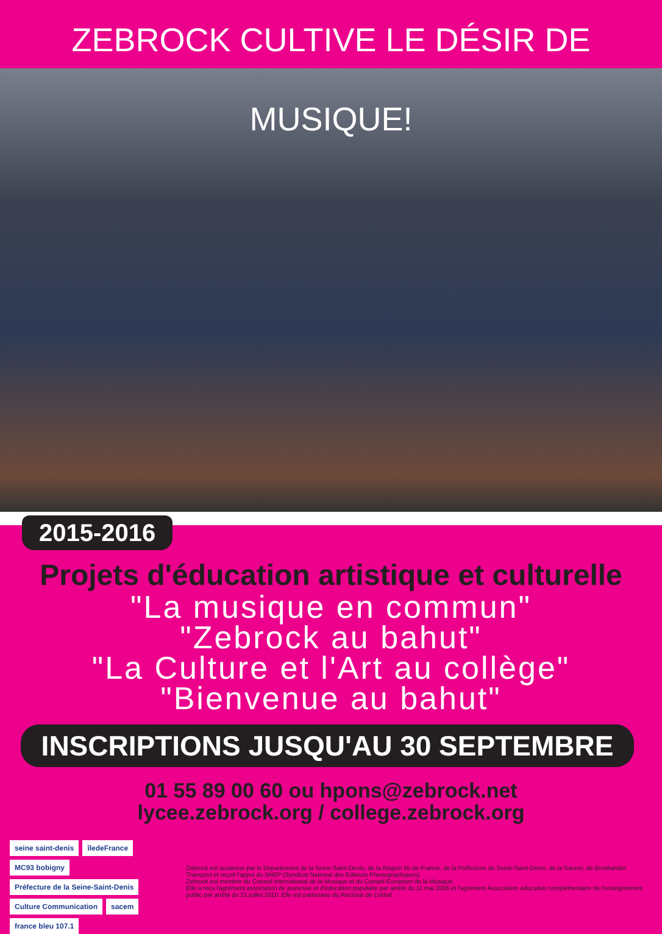ZEBROCK CULTIVE LE DÉSIR DE MUSIQUE!
2015-2016
Projets d'éducation artistique et culturelle
"La musique en commun"
"Zebrock au bahut"
"La Culture et l'Art au collège"
"Bienvenue au bahut"
INSCRIPTIONS JUSQU'AU 30 SEPTEMBRE
01 55 89 00 60 ou hpons@zebrock.net
lycee.zebrock.org / college.zebrock.org
seine saint-denis îledeFrance MC93 bobigny Préfecture de la Seine-Saint-Denis Culture Communication sacem france bleu 107.1
Zebrock est soutenue par le Département de la Seine-Saint-Denis, de la Région Ile-de-France, de la Préfecture de Seine-Saint-Denis, de la Sacem, de Bombardier Transport et reçoit l'appui du SNEP (Syndicat National des Editeurs Phonographiques).
Zebrock est membre du Conseil International de la Musique et du Conseil Européen de la Musique.
Elle a reçu l'agrément association de jeunesse et d'éducation populaire par arrêté du 11 mai 2006 et l'agrément Association éducative complémentaire de l'enseignement public par arrêté du 21 juillet 2010. Elle est partenaire du Rectorat de Créteil.